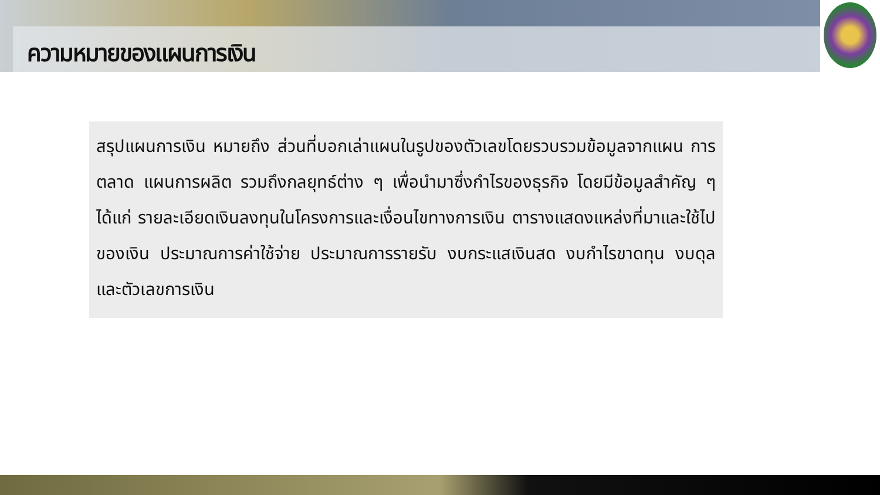ความหมายของแผนการเงิน
สรุปแผนการเงิน หมายถึง ส่วนที่บอกเล่าแผนในรูปของตัวเลขโดยรวบรวมข้อมูลจากแผน การตลาด แผนการผลิต รวมถึงกลยุทธ์ต่าง ๆ เพื่อนำมาซึ่งกำไรของธุรกิจ โดยมีข้อมูลสำคัญ ๆ ได้แก่ รายละเอียดเงินลงทุนในโครงการและเงื่อนไขทางการเงิน ตารางแสดงแหล่งที่มาและใช้ไปของเงิน ประมาณการค่าใช้จ่าย ประมาณการรายรับ งบกระแสเงินสด งบกำไรขาดทุน งบดุลและตัวเลขการเงิน